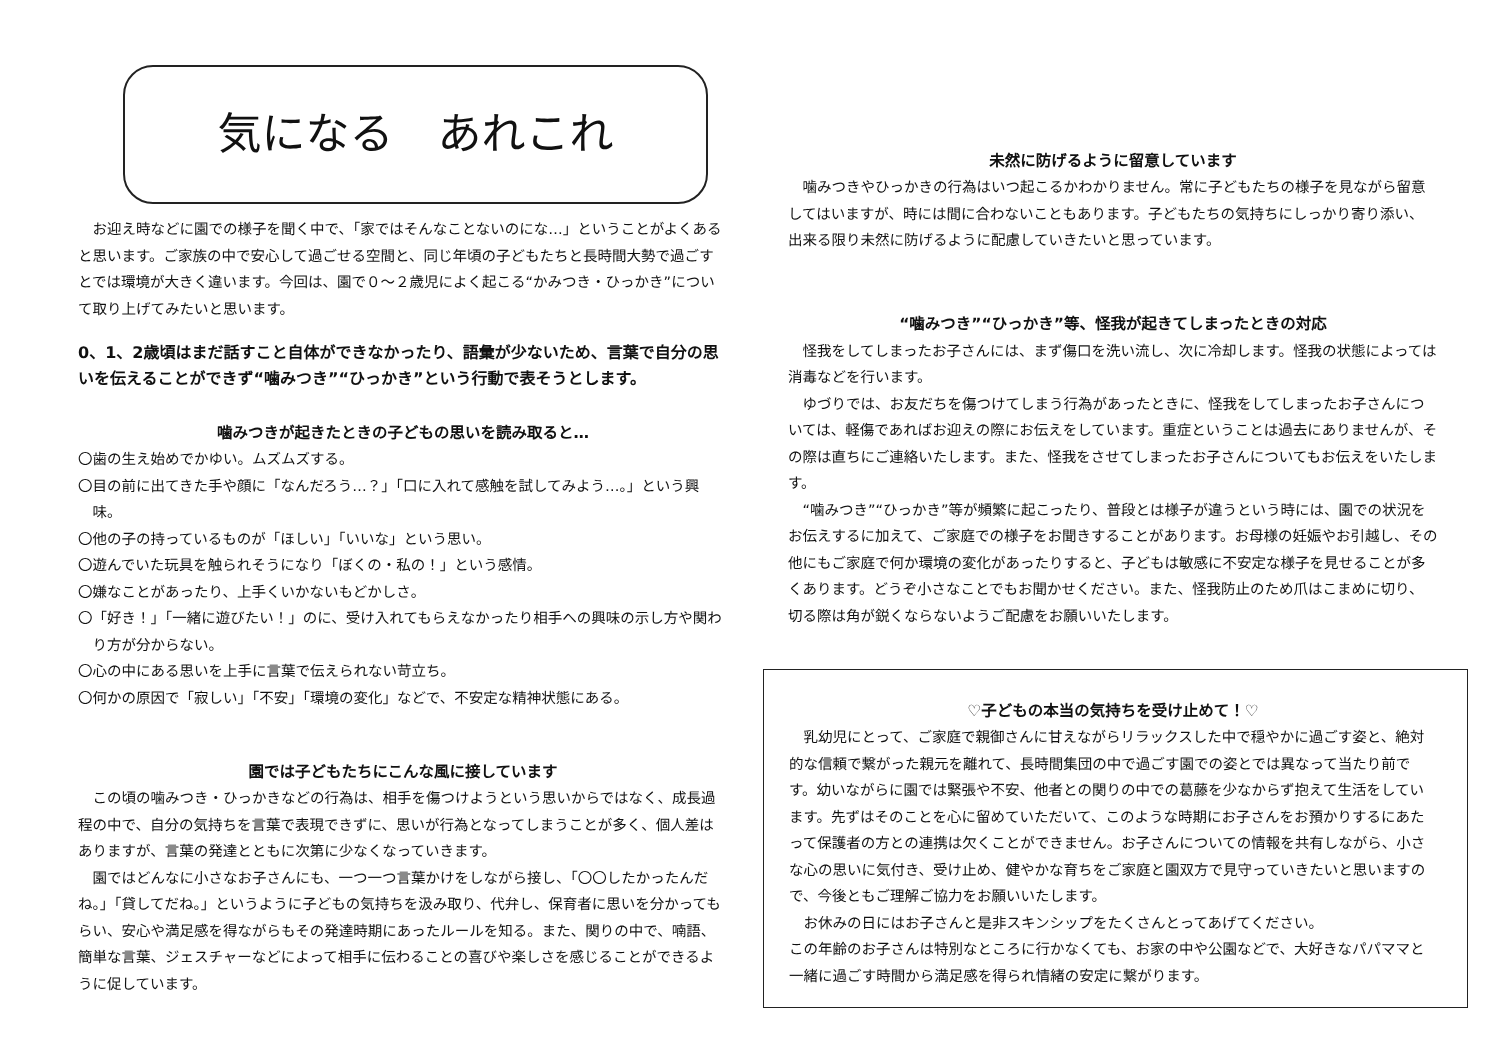気になる　あれこれ
お迎え時などに園での様子を聞く中で、「家ではそんなことないのにな…」ということがよくあると思います。ご家族の中で安心して過ごせる空間と、同じ年頃の子どもたちと長時間大勢で過ごすとでは環境が大きく違います。今回は、園で０～２歳児によく起こる“かみつき・ひっかき”について取り上げてみたいと思います。
0、1、2歳頃はまだ話すこと自体ができなかったり、語彙が少ないため、言葉で自分の思いを伝えることができず“噛みつき”“ひっかき”という行動で表そうとします。
噛みつきが起きたときの子どもの思いを読み取ると…
〇歯の生え始めでかゆい。ムズムズする。
〇目の前に出てきた手や顔に「なんだろう…？」「口に入れて感触を試してみよう…。」という興味。
〇他の子の持っているものが「ほしい」「いいな」という思い。
〇遊んでいた玩具を触られそうになり「ぼくの・私の！」という感情。
〇嫌なことがあったり、上手くいかないもどかしさ。
〇「好き！」「一緒に遊びたい！」のに、受け入れてもらえなかったり相手への興味の示し方や関わり方が分からない。
〇心の中にある思いを上手に言葉で伝えられない苛立ち。
〇何かの原因で「寂しい」「不安」「環境の変化」などで、不安定な精神状態にある。
園では子どもたちにこんな風に接しています
この頃の噛みつき・ひっかきなどの行為は、相手を傷つけようという思いからではなく、成長過程の中で、自分の気持ちを言葉で表現できずに、思いが行為となってしまうことが多く、個人差はありますが、言葉の発達とともに次第に少なくなっていきます。
園ではどんなに小さなお子さんにも、一つ一つ言葉かけをしながら接し、「〇〇したかったんだね。」「貸してだね。」というように子どもの気持ちを汲み取り、代弁し、保育者に思いを分かってもらい、安心や満足感を得ながらもその発達時期にあったルールを知る。また、関りの中で、喃語、簡単な言葉、ジェスチャーなどによって相手に伝わることの喜びや楽しさを感じることができるように促しています。
未然に防げるように留意しています
噛みつきやひっかきの行為はいつ起こるかわかりません。常に子どもたちの様子を見ながら留意してはいますが、時には間に合わないこともあります。子どもたちの気持ちにしっかり寄り添い、出来る限り未然に防げるように配慮していきたいと思っています。
“噛みつき”“ひっかき”等、怪我が起きてしまったときの対応
怪我をしてしまったお子さんには、まず傷口を洗い流し、次に冷却します。怪我の状態によっては消毒などを行います。
ゆづりでは、お友だちを傷つけてしまう行為があったときに、怪我をしてしまったお子さんについては、軽傷であればお迎えの際にお伝えをしています。重症ということは過去にありませんが、その際は直ちにご連絡いたします。また、怪我をさせてしまったお子さんについてもお伝えをいたします。
“噛みつき”“ひっかき”等が頻繁に起こったり、普段とは様子が違うという時には、園での状況をお伝えするに加えて、ご家庭での様子をお聞きすることがあります。お母様の妊娠やお引越し、その他にもご家庭で何か環境の変化があったりすると、子どもは敏感に不安定な様子を見せることが多くあります。どうぞ小さなことでもお聞かせください。また、怪我防止のため爪はこまめに切り、切る際は角が鋭くならないようご配慮をお願いいたします。
♡子どもの本当の気持ちを受け止めて！♡
乳幼児にとって、ご家庭で親御さんに甘えながらリラックスした中で穏やかに過ごす姿と、絶対的な信頼で繋がった親元を離れて、長時間集団の中で過ごす園での姿とでは異なって当たり前です。幼いながらに園では緊張や不安、他者との関りの中での葛藤を少なからず抱えて生活をしています。先ずはそのことを心に留めていただいて、このような時期にお子さんをお預かりするにあたって保護者の方との連携は欠くことができません。お子さんについての情報を共有しながら、小さな心の思いに気付き、受け止め、健やかな育ちをご家庭と園双方で見守っていきたいと思いますので、今後ともご理解ご協力をお願いいたします。
お休みの日にはお子さんと是非スキンシップをたくさんとってあげてください。
この年齢のお子さんは特別なところに行かなくても、お家の中や公園などで、大好きなパパママと一緒に過ごす時間から満足感を得られ情緒の安定に繋がります。